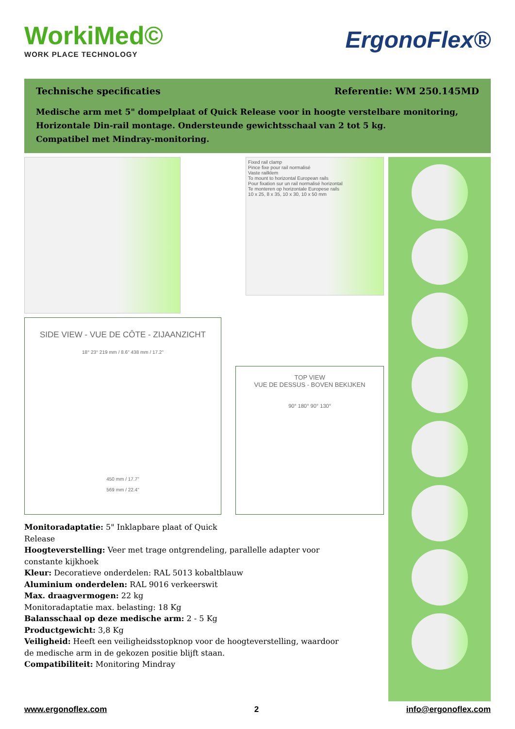WorkiMed©
WORK PLACE TECHNOLOGY
ErgonoFlex®
Technische specificaties Referentie: WM 250.145MD
Medische arm met 5" dompelplaat of Quick Release voor in hoogte verstelbare monitoring,
Horizontale Din-rail montage. Ondersteunde gewichtsschaal van 2 tot 5 kg.
Compatibel met Mindray-monitoring.
Fixed rail clamp
Pince fixe pour rail normalisé
Vaste railklem
To mount to horizontal European rails
Pour fixation sur un rail normalisé horizontal
Te monteren op horizontale Europese rails
10 x 25, 8 x 35, 10 x 30, 10 x 50 mm
SIDE VIEW - VUE DE CÔTE - ZIJAANZICHT
18° 23° 219 mm / 8.6" 438 mm / 17.2"
450 mm / 17.7"
569 mm / 22.4"
TOP VIEW
VUE DE DESSUS - BOVEN BEKIJKEN
90° 180° 90° 130°
Monitoradaptatie: 5" Inklapbare plaat of Quick
Release
Hoogteverstelling: Veer met trage ontgrendeling, parallelle adapter voor constante kijkhoek
Kleur: Decoratieve onderdelen: RAL 5013 kobaltblauw
Aluminium onderdelen: RAL 9016 verkeerswit
Max. draagvermogen: 22 kg
Monitoradaptatie max. belasting: 18 Kg
Balansschaal op deze medische arm: 2 - 5 Kg
Productgewicht: 3,8 Kg
Veiligheid: Heeft een veiligheidsstopknop voor de hoogteverstelling, waardoor de medische arm in de gekozen positie blijft staan.
Compatibiliteit: Monitoring Mindray
www.ergonoflex.com 2 info@ergonoflex.com